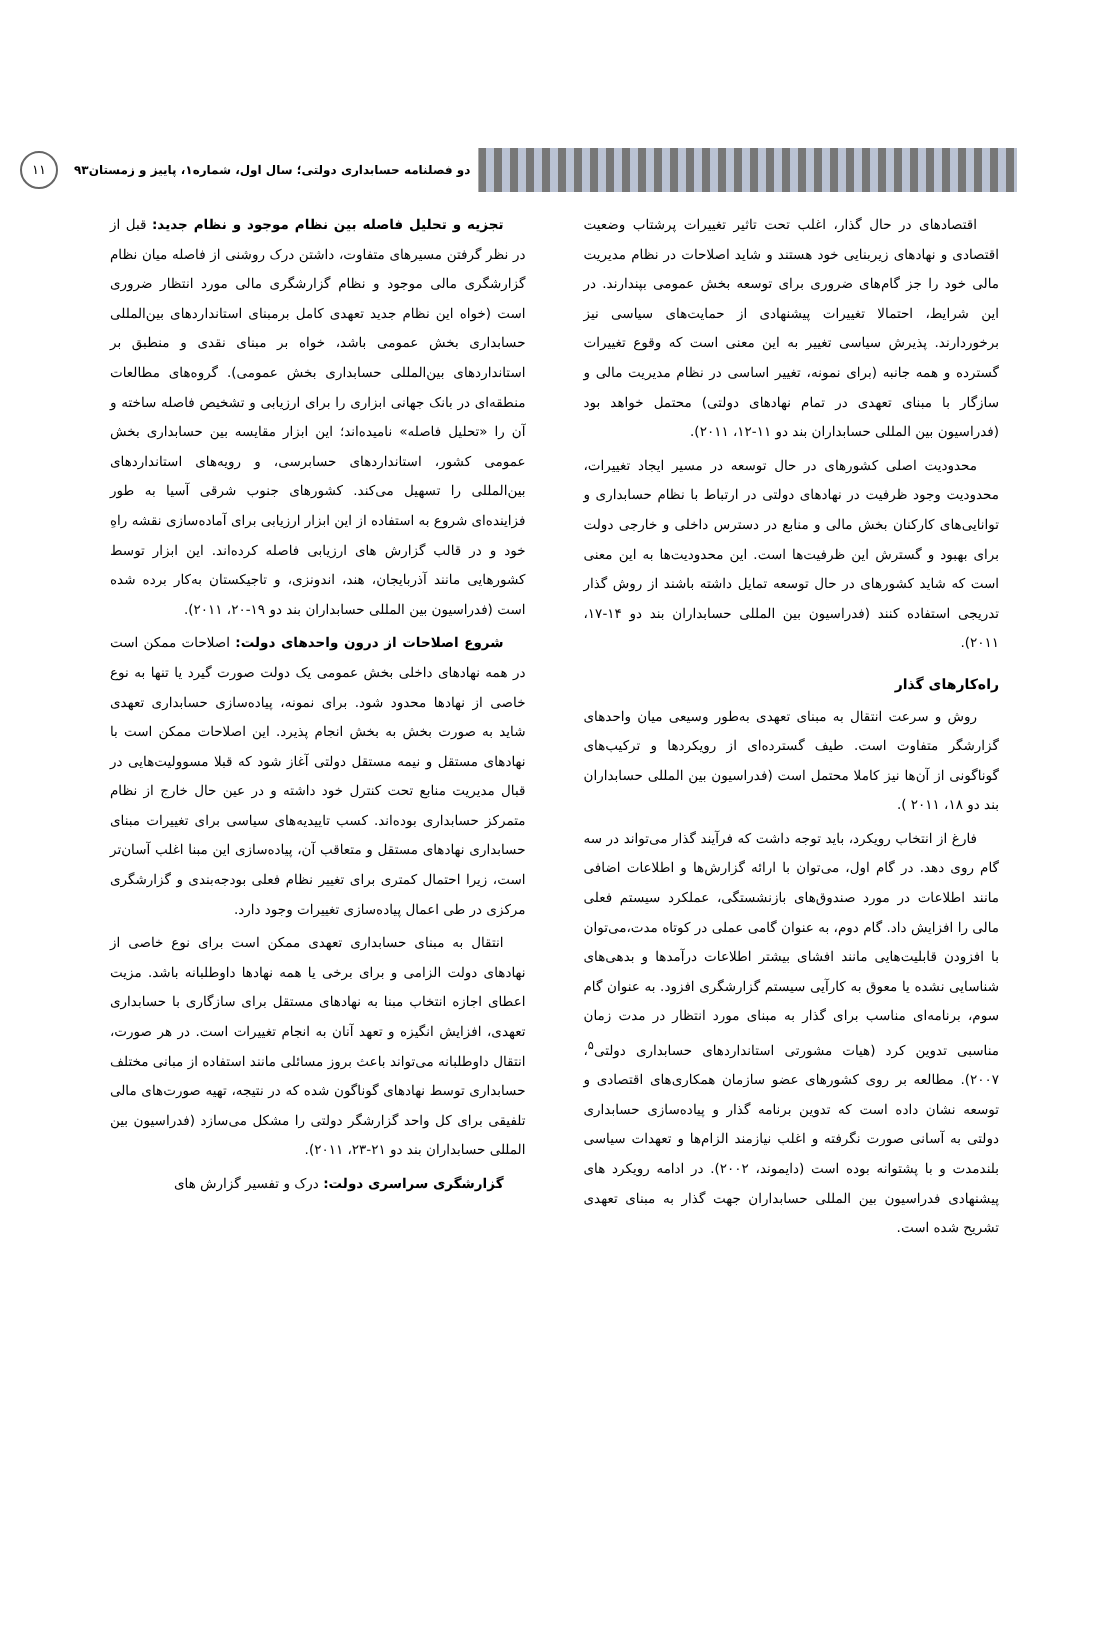دو فصلنامه حسابداری دولتی؛ سال اول، شماره۱، پاییز و زمستان۹۳ ۱۱
اقتصادهای در حال گذار، اغلب تحت تاثیر تغییرات پرشتاب وضعیت اقتصادی و نهادهای زیربنایی خود هستند و شاید اصلاحات در نظام مدیریت مالی خود را جز گام‌های ضروری برای توسعه بخش عمومی بپندارند. در این شرایط، احتمالا تغییرات پیشنهادی از حمایت‌های سیاسی نیز برخوردارند. پذیرش سیاسی تغییر به این معنی است که وقوع تغییرات گسترده و همه جانبه (برای نمونه، تغییر اساسی در نظام مدیریت مالی و سازگار با مبنای تعهدی در تمام نهادهای دولتی) محتمل خواهد بود (فدراسیون بین المللی حسابداران بند دو ۱۱-۱۲، ۲۰۱۱).
محدودیت اصلی کشورهای در حال توسعه در مسیر ایجاد تغییرات، محدودیت وجود ظرفیت در نهادهای دولتی در ارتباط با نظام حسابداری و توانایی‌های کارکنان بخش مالی و منابع در دسترس داخلی و خارجی دولت برای بهبود و گسترش این ظرفیت‌ها است. این محدودیت‌ها به این معنی است که شاید کشورهای در حال توسعه تمایل داشته باشند از روش گذار تدریجی استفاده کنند (فدراسیون بین المللی حسابداران بند دو ۱۴-۱۷، ۲۰۱۱).
راه‌کارهای گذار
روش و سرعت انتقال به مبنای تعهدی به‌طور وسیعی میان واحدهای گزارشگر متفاوت است. طیف گسترده‌ای از رویکردها و ترکیب‌های گوناگونی از آن‌ها نیز کاملا محتمل است (فدراسیون بین المللی حسابداران بند دو ۱۸، ۲۰۱۱ ).
فارغ از انتخاب رویکرد، باید توجه داشت که فرآیند گذار می‌تواند در سه گام روی دهد. در گام اول، می‌توان با ارائه گزارش‌ها و اطلاعات اضافی مانند اطلاعات در مورد صندوق‌های بازنشستگی، عملکرد سیستم فعلی مالی را افزایش داد. گام دوم، به عنوان گامی عملی در کوتاه مدت،می‌توان با افزودن قابلیت‌هایی مانند افشای بیشتر اطلاعات درآمدها و بدهی‌های شناسایی نشده یا معوق به کارآیی سیستم گزارشگری افزود. به عنوان گام سوم، برنامه‌ای مناسب برای گذار به مبنای مورد انتظار در مدت زمان مناسبی تدوین کرد (هیات مشورتی استانداردهای حسابداری دولتی<sup>۵</sup>، ۲۰۰۷). مطالعه بر روی کشورهای عضو سازمان همکاری‌های اقتصادی و توسعه نشان داده است که تدوین برنامه گذار و پیاده‌سازی حسابداری دولتی به آسانی صورت نگرفته و اغلب نیازمند الزام‌ها و تعهدات سیاسی بلندمدت و با پشتوانه بوده است (دایموند، ۲۰۰۲). در ادامه رویکرد های پیشنهادی فدراسیون بین المللی حسابداران جهت گذار به مبنای تعهدی تشریح شده است.
تجزیه و تحلیل فاصله بین نظام موجود و نظام جدید: قبل از در نظر گرفتن مسیرهای متفاوت، داشتن درک روشنی از فاصله میان نظام گزارشگری مالی موجود و نظام گزارشگری مالی مورد انتظار ضروری است (خواه این نظام جدید تعهدی کامل برمبنای استانداردهای بین‌المللی حسابداری بخش عمومی باشد، خواه بر مبنای نقدی و منطبق بر استانداردهای بین‌المللی حسابداری بخش عمومی). گروه‌های مطالعات منطقه‌ای در بانک جهانی ابزاری را برای ارزیابی و تشخیص فاصله ساخته و آن را «تحلیل فاصله» نامیده‌اند؛ این ابزار مقایسه بین حسابداری بخش عمومی کشور، استانداردهای حسابرسی، و رویه‌های استانداردهای بین‌المللی را تسهیل می‌کند. کشورهای جنوب شرقی آسیا به طور فزاینده‌ای شروع به استفاده از این ابزار ارزیابی برای آماده‌سازی نقشه راهِ خود و در قالب گزارش های ارزیابی فاصله کرده‌اند. این ابزار توسط کشورهایی مانند آذربایجان، هند، اندونزی، و تاجیکستان به‌کار برده شده است (فدراسیون بین المللی حسابداران بند دو ۱۹-۲۰، ۲۰۱۱).
شروع اصلاحات از درون واحدهای دولت: اصلاحات ممکن است در همه نهادهای داخلی بخش عمومی یک دولت صورت گیرد یا تنها به نوع خاصی از نهادها محدود شود. برای نمونه، پیاده‌سازی حسابداری تعهدی شاید به صورت بخش به بخش انجام پذیرد. این اصلاحات ممکن است با نهادهای مستقل و نیمه مستقل دولتی آغاز شود که قبلا مسوولیت‌هایی در قبال مدیریت منابع تحت کنترل خود داشته و در عین حال خارج از نظام متمرکز حسابداری بوده‌اند. کسب تاییدیه‌های سیاسی برای تغییرات مبنای حسابداری نهادهای مستقل و متعاقب آن، پیاده‌سازی این مبنا اغلب آسان‌تر است، زیرا احتمال کمتری برای تغییر نظام فعلی بودجه‌بندی و گزارشگری مرکزی در طی اعمال پیاده‌سازی تغییرات وجود دارد.
انتقال به مبنای حسابداری تعهدی ممکن است برای نوع خاصی از نهادهای دولت الزامی و برای برخی یا همه نهادها داوطلبانه باشد. مزیت اعطای اجازه انتخاب مبنا به نهادهای مستقل برای سازگاری با حسابداری تعهدی، افزایش انگیزه و تعهد آنان به انجام تغییرات است. در هر صورت، انتقال داوطلبانه می‌تواند باعث بروز مسائلی مانند استفاده از مبانی مختلف حسابداری توسط نهادهای گوناگون شده که در نتیجه، تهیه صورت‌های مالی تلفیقی برای کل واحد گزارشگر دولتی را مشکل می‌سازد (فدراسیون بین المللی حسابداران بند دو ۲۱-۲۳، ۲۰۱۱).
گزارشگری سراسری دولت: درک و تفسیر گزارش های